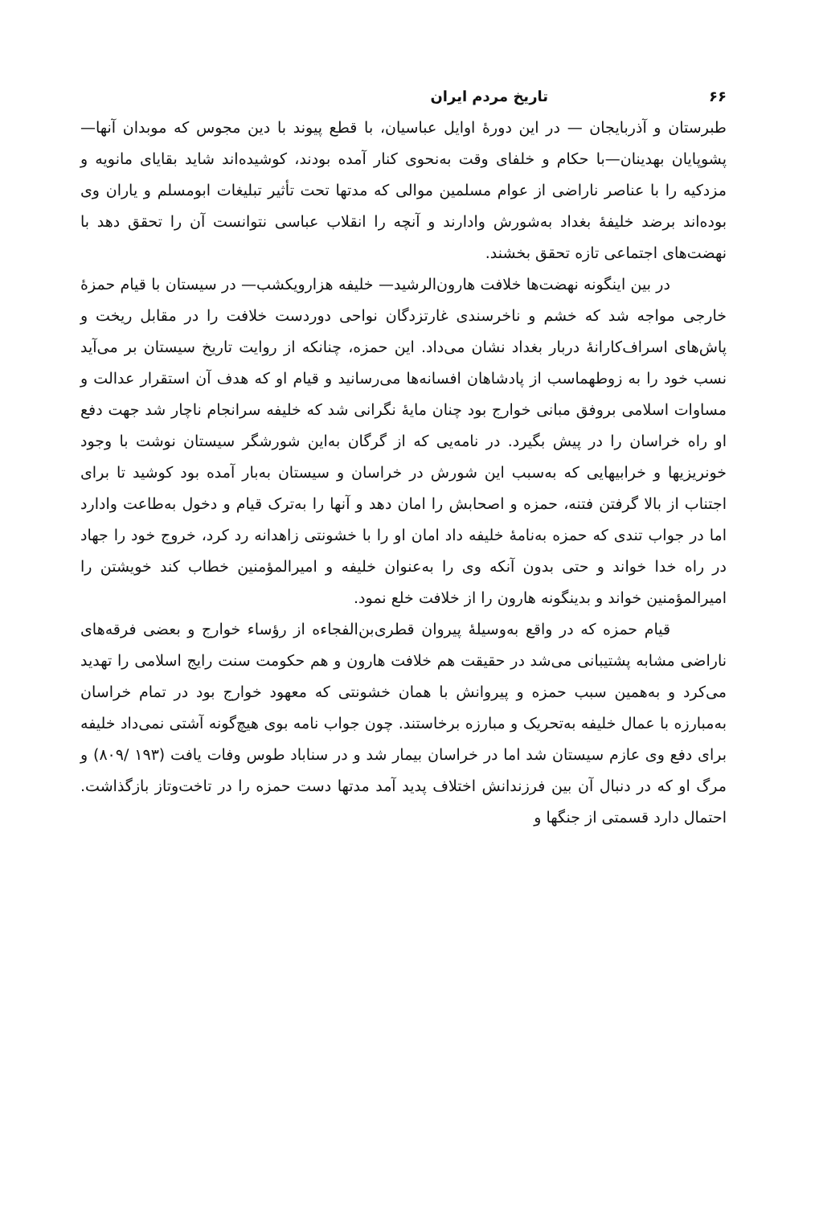۶۶ تاریخ مردم ایران
طبرستان و آذربایجان — در این دورهٔ اوایل عباسیان، با قطع پیوند با دین مجوس که موبدان آنها— پشوپایان بهدینان—با حکام و خلفای وقت به‌نحوی کنار آمده بودند، کوشیده‌اند شاید بقایای مانویه و مزدکیه را با عناصر ناراضی از عوام مسلمین موالی که مدتها تحت تأثیر تبلیغات ابومسلم و یاران وی بوده‌اند برضد خلیفهٔ بغداد به‌شورش وادارند و آنچه را انقلاب عباسی نتوانست آن را تحقق دهد با نهضت‌های اجتماعی تازه تحقق بخشند.
در بین اینگونه نهضت‌ها خلافت هارون‌الرشید— خلیفه هزارویکشب— در سیستان با قیام حمزهٔ خارجی مواجه شد که خشم و ناخرسندی غارتزدگان نواحی دوردست خلافت را در مقابل ریخت و پاش‌های اسراف‌کارانهٔ دربار بغداد نشان می‌داد. این حمزه، چنانکه از روایت تاریخ سیستان بر می‌آید نسب خود را به زوطهماسب از پادشاهان افسانه‌ها می‌رسانید و قیام او که هدف آن استقرار عدالت و مساوات اسلامی بروفق مبانی خوارج بود چنان مایهٔ نگرانی شد که خلیفه سرانجام ناچار شد جهت دفع او راه خراسان را در پیش بگیرد. در نامه‌یی که از گرگان به‌این شورشگر سیستان نوشت با وجود خونریزیها و خرابیهایی که به‌سبب این شورش در خراسان و سیستان به‌بار آمده بود کوشید تا برای اجتناب از بالا گرفتن فتنه، حمزه و اصحابش را امان دهد و آنها را به‌ترک قیام و دخول به‌طاعت وادارد اما در جواب تندی که حمزه به‌نامهٔ خلیفه داد امان او را با خشونتی زاهدانه رد کرد، خروج خود را جهاد در راه خدا خواند و حتی بدون آنکه وی را به‌عنوان خلیفه و امیرالمؤمنین خطاب کند خویشتن را امیرالمؤمنین خواند و بدینگونه هارون را از خلافت خلع نمود.
قیام حمزه که در واقع به‌وسیلهٔ پیروان قطری‌بن‌الفجاءه از رؤساء خوارج و بعضی فرقه‌های ناراضی مشابه پشتیبانی می‌شد در حقیقت هم خلافت هارون و هم حکومت سنت رایج اسلامی را تهدید می‌کرد و به‌همین سبب حمزه و پیروانش با همان خشونتی که معهود خوارج بود در تمام خراسان به‌مبارزه با عمال خلیفه به‌تحریک و مبارزه برخاستند. چون جواب نامه بوی هیچ‌گونه آشتی نمی‌داد خلیفه برای دفع وی عازم سیستان شد اما در خراسان بیمار شد و در سناباد طوس وفات یافت (۱۹۳ /۸۰۹) و مرگ او که در دنبال آن بین فرزندانش اختلاف پدید آمد مدتها دست حمزه را در تاخت‌وتاز بازگذاشت. احتمال دارد قسمتی از جنگها و